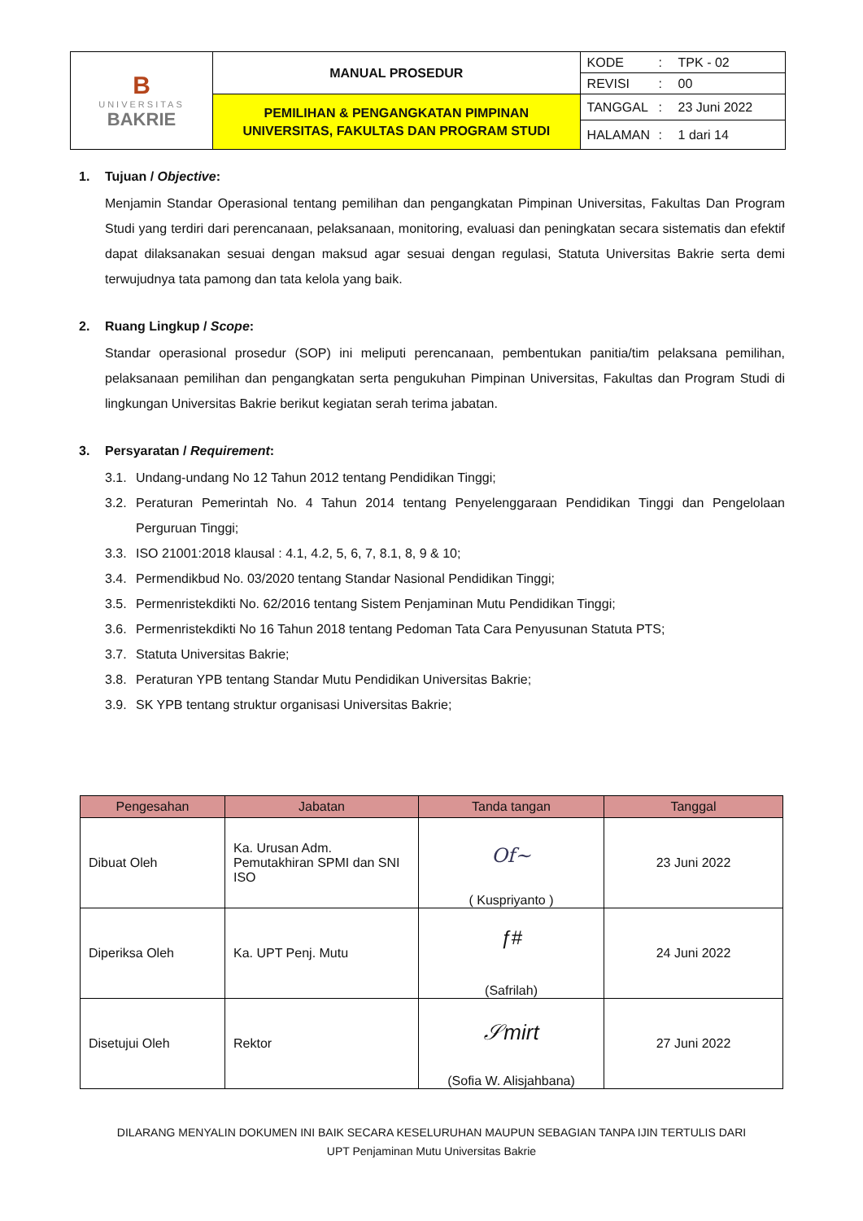| B UNIVERSITAS BAKRIE | MANUAL PROSEDUR | KODE : TPK - 02 |
| | | REVISI : 00 |
| | PEMILIHAN & PENGANGKATAN PIMPINAN UNIVERSITAS, FAKULTAS DAN PROGRAM STUDI | TANGGAL : 23 Juni 2022 |
| | | HALAMAN : 1 dari 14 |
1. Tujuan / Objective:
Menjamin Standar Operasional tentang pemilihan dan pengangkatan Pimpinan Universitas, Fakultas Dan Program Studi yang terdiri dari perencanaan, pelaksanaan, monitoring, evaluasi dan peningkatan secara sistematis dan efektif dapat dilaksanakan sesuai dengan maksud agar sesuai dengan regulasi, Statuta Universitas Bakrie serta demi terwujudnya tata pamong dan tata kelola yang baik.
2. Ruang Lingkup / Scope:
Standar operasional prosedur (SOP) ini meliputi perencanaan, pembentukan panitia/tim pelaksana pemilihan, pelaksanaan pemilihan dan pengangkatan serta pengukuhan Pimpinan Universitas, Fakultas dan Program Studi di lingkungan Universitas Bakrie berikut kegiatan serah terima jabatan.
3. Persyaratan / Requirement:
3.1.
Undang-undang No 12 Tahun 2012 tentang Pendidikan Tinggi;
3.2.
Peraturan Pemerintah No. 4 Tahun 2014 tentang Penyelenggaraan Pendidikan Tinggi dan Pengelolaan Perguruan Tinggi;
3.3.
ISO 21001:2018 klausal : 4.1, 4.2, 5, 6, 7, 8.1, 8, 9 & 10;
3.4.
Permendikbud No. 03/2020 tentang Standar Nasional Pendidikan Tinggi;
3.5.
Permenristekdikti No. 62/2016 tentang Sistem Penjaminan Mutu Pendidikan Tinggi;
3.6.
Permenristekdikti No 16 Tahun 2018 tentang Pedoman Tata Cara Penyusunan Statuta PTS;
3.7.
Statuta Universitas Bakrie;
3.8.
Peraturan YPB tentang Standar Mutu Pendidikan Universitas Bakrie;
3.9.
SK YPB tentang struktur organisasi Universitas Bakrie;
| Pengesahan | Jabatan | Tanda tangan | Tanggal |
| --- | --- | --- | --- |
| Dibuat Oleh | Ka. Urusan Adm. Pemutakhiran SPMI dan SNI ISO | Of~ ( Kuspriyanto ) | 23 Juni 2022 |
| Diperiksa Oleh | Ka. UPT Penj. Mutu | ƒ# (Safrilah) | 24 Juni 2022 |
| Disetujui Oleh | Rektor | 𝒮mirt (Sofia W. Alisjahbana) | 27 Juni 2022 |
DILARANG MENYALIN DOKUMEN INI BAIK SECARA KESELURUHAN MAUPUN SEBAGIAN TANPA IJIN TERTULIS DARI
UPT Penjaminan Mutu Universitas Bakrie